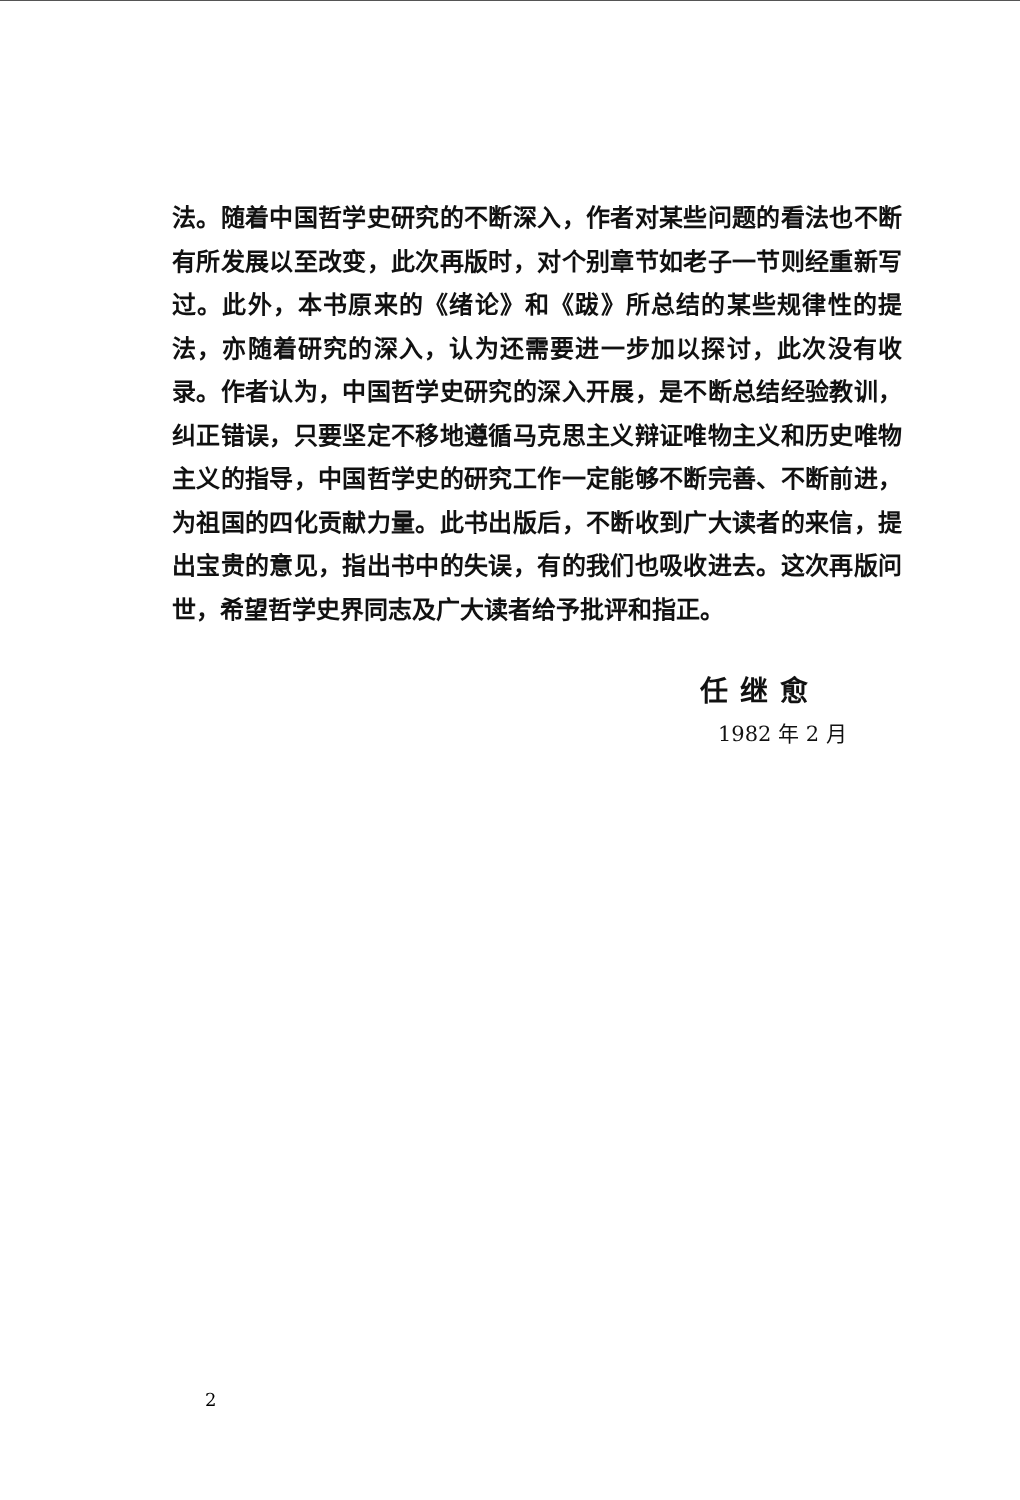法。随着中国哲学史研究的不断深入，作者对某些问题的看法也不断有所发展以至改变，此次再版时，对个别章节如老子一节则经重新写过。此外，本书原来的《绪论》和《跋》所总结的某些规律性的提法，亦随着研究的深入，认为还需要进一步加以探讨，此次没有收录。作者认为，中国哲学史研究的深入开展，是不断总结经验教训，纠正错误，只要坚定不移地遵循马克思主义辩证唯物主义和历史唯物主义的指导，中国哲学史的研究工作一定能够不断完善、不断前进，为祖国的四化贡献力量。此书出版后，不断收到广大读者的来信，提出宝贵的意见，指出书中的失误，有的我们也吸收进去。这次再版问世，希望哲学史界同志及广大读者给予批评和指正。
任继愈
1982 年 2 月
2